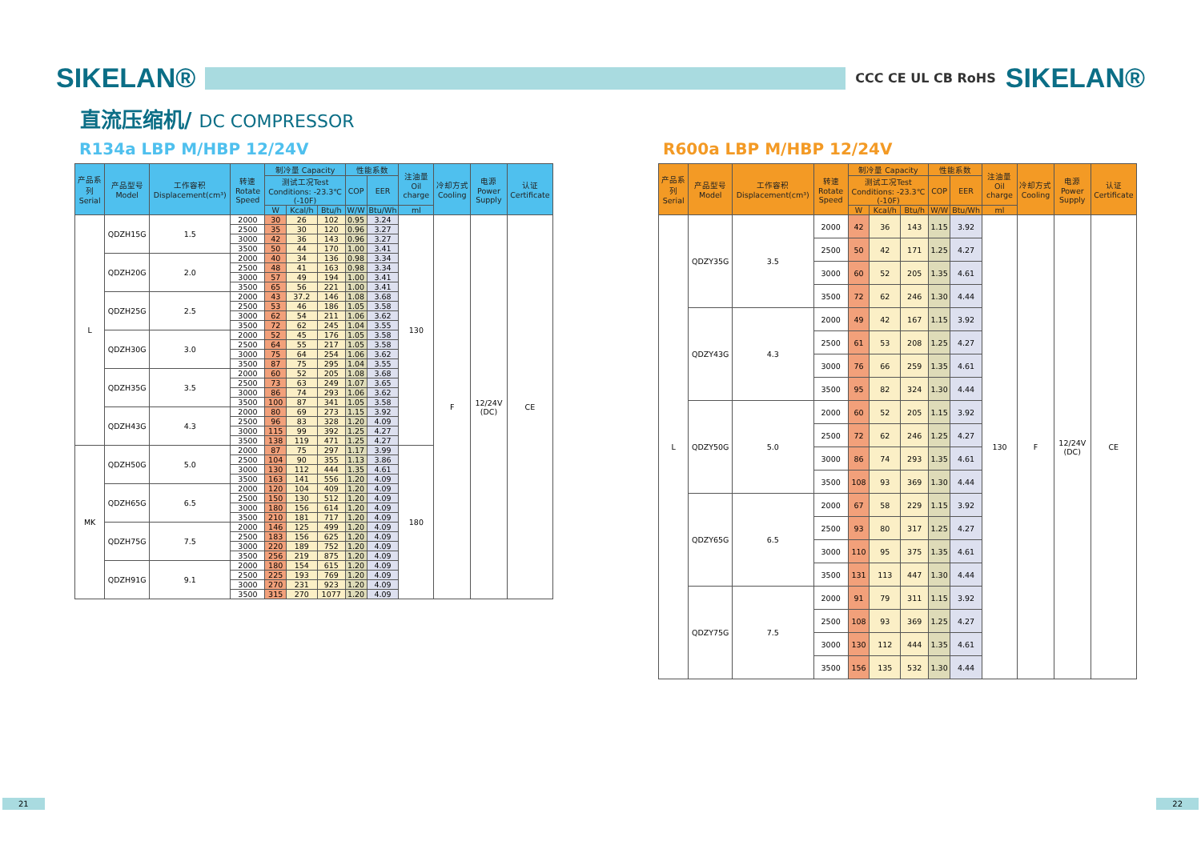SIKELAN®
CCC CE UL CB RoHS
SIKELAN®
直流压缩机/ DC COMPRESSOR
R134a LBP M/HBP 12/24V
| 产品系列 Serial | 产品型号 Model | 工作容积 Displacement(cm³) | 转速 Rotate Speed | 制冷量 Capacity | | | 性能系数 | | 注油量 Oil charge | 冷却方式 Cooling | 电源 Power Supply | 认证 Certificate |
| --- | --- | --- | --- | --- | --- | --- | --- | --- | --- | --- | --- | --- |
| | | | | 测试工况Test Conditions: -23.3℃(-10F) | | | COP | EER | | | | |
| | | | | W | Kcal/h | Btu/h | W/W | Btu/Wh | ml | | | |
| L | QDZH15G | 1.5 | 2000 | 30 | 26 | 102 | 0.95 | 3.24 | 130 | F | 12/24V (DC) | CE |
| | | | 2500 | 35 | 30 | 120 | 0.96 | 3.27 | | | | |
| | | | 3000 | 42 | 36 | 143 | 0.96 | 3.27 | | | | |
| | | | 3500 | 50 | 44 | 170 | 1.00 | 3.41 | | | | |
| | QDZH20G | 2.0 | 2000 | 40 | 34 | 136 | 0.98 | 3.34 | | | | |
| | | | 2500 | 48 | 41 | 163 | 0.98 | 3.34 | | | | |
| | | | 3000 | 57 | 49 | 194 | 1.00 | 3.41 | | | | |
| | | | 3500 | 65 | 56 | 221 | 1.00 | 3.41 | | | | |
| | QDZH25G | 2.5 | 2000 | 43 | 37.2 | 146 | 1.08 | 3.68 | | | | |
| | | | 2500 | 53 | 46 | 186 | 1.05 | 3.58 | | | | |
| | | | 3000 | 62 | 54 | 211 | 1.06 | 3.62 | | | | |
| | | | 3500 | 72 | 62 | 245 | 1.04 | 3.55 | | | | |
| | QDZH30G | 3.0 | 2000 | 52 | 45 | 176 | 1.05 | 3.58 | | | | |
| | | | 2500 | 64 | 55 | 217 | 1.05 | 3.58 | | | | |
| | | | 3000 | 75 | 64 | 254 | 1.06 | 3.62 | | | | |
| | | | 3500 | 87 | 75 | 295 | 1.04 | 3.55 | | | | |
| | QDZH35G | 3.5 | 2000 | 60 | 52 | 205 | 1.08 | 3.68 | | | | |
| | | | 2500 | 73 | 63 | 249 | 1.07 | 3.65 | | | | |
| | | | 3000 | 86 | 74 | 293 | 1.06 | 3.62 | | | | |
| | | | 3500 | 100 | 87 | 341 | 1.05 | 3.58 | | | | |
| | QDZH43G | 4.3 | 2000 | 80 | 69 | 273 | 1.15 | 3.92 | | | | |
| | | | 2500 | 96 | 83 | 328 | 1.20 | 4.09 | | | | |
| | | | 3000 | 115 | 99 | 392 | 1.25 | 4.27 | | | | |
| | | | 3500 | 138 | 119 | 471 | 1.25 | 4.27 | | | | |
| MK | QDZH50G | 5.0 | 2000 | 87 | 75 | 297 | 1.17 | 3.99 | 180 | | | |
| | | | 2500 | 104 | 90 | 355 | 1.13 | 3.86 | | | | |
| | | | 3000 | 130 | 112 | 444 | 1.35 | 4.61 | | | | |
| | | | 3500 | 163 | 141 | 556 | 1.20 | 4.09 | | | | |
| | QDZH65G | 6.5 | 2000 | 120 | 104 | 409 | 1.20 | 4.09 | | | | |
| | | | 2500 | 150 | 130 | 512 | 1.20 | 4.09 | | | | |
| | | | 3000 | 180 | 156 | 614 | 1.20 | 4.09 | | | | |
| | | | 3500 | 210 | 181 | 717 | 1.20 | 4.09 | | | | |
| | QDZH75G | 7.5 | 2000 | 146 | 125 | 499 | 1.20 | 4.09 | | | | |
| | | | 2500 | 183 | 156 | 625 | 1.20 | 4.09 | | | | |
| | | | 3000 | 220 | 189 | 752 | 1.20 | 4.09 | | | | |
| | | | 3500 | 256 | 219 | 875 | 1.20 | 4.09 | | | | |
| | QDZH91G | 9.1 | 2000 | 180 | 154 | 615 | 1.20 | 4.09 | | | | |
| | | | 2500 | 225 | 193 | 769 | 1.20 | 4.09 | | | | |
| | | | 3000 | 270 | 231 | 923 | 1.20 | 4.09 | | | | |
| | | | 3500 | 315 | 270 | 1077 | 1.20 | 4.09 | | | | |
R600a LBP M/HBP 12/24V
| 产品系列 Serial | 产品型号 Model | 工作容积 Displacement(cm³) | 转速 Rotate Speed | 制冷量 Capacity | | | 性能系数 | | 注油量 Oil charge | 冷却方式 Cooling | 电源 Power Supply | 认证 Certificate |
| --- | --- | --- | --- | --- | --- | --- | --- | --- | --- | --- | --- | --- |
| | | | | 测试工况Test Conditions: -23.3℃(-10F) | | | COP | EER | | | | |
| | | | | W | Kcal/h | Btu/h | W/W | Btu/Wh | ml | | | |
| L | QDZY35G | 3.5 | 2000 | 42 | 36 | 143 | 1.15 | 3.92 | 130 | F | 12/24V (DC) | CE |
| | | | 2500 | 50 | 42 | 171 | 1.25 | 4.27 | | | | |
| | | | 3000 | 60 | 52 | 205 | 1.35 | 4.61 | | | | |
| | | | 3500 | 72 | 62 | 246 | 1.30 | 4.44 | | | | |
| | QDZY43G | 4.3 | 2000 | 49 | 42 | 167 | 1.15 | 3.92 | | | | |
| | | | 2500 | 61 | 53 | 208 | 1.25 | 4.27 | | | | |
| | | | 3000 | 76 | 66 | 259 | 1.35 | 4.61 | | | | |
| | | | 3500 | 95 | 82 | 324 | 1.30 | 4.44 | | | | |
| | QDZY50G | 5.0 | 2000 | 60 | 52 | 205 | 1.15 | 3.92 | | | | |
| | | | 2500 | 72 | 62 | 246 | 1.25 | 4.27 | | | | |
| | | | 3000 | 86 | 74 | 293 | 1.35 | 4.61 | | | | |
| | | | 3500 | 108 | 93 | 369 | 1.30 | 4.44 | | | | |
| | QDZY65G | 6.5 | 2000 | 67 | 58 | 229 | 1.15 | 3.92 | | | | |
| | | | 2500 | 93 | 80 | 317 | 1.25 | 4.27 | | | | |
| | | | 3000 | 110 | 95 | 375 | 1.35 | 4.61 | | | | |
| | | | 3500 | 131 | 113 | 447 | 1.30 | 4.44 | | | | |
| | QDZY75G | 7.5 | 2000 | 91 | 79 | 311 | 1.15 | 3.92 | | | | |
| | | | 2500 | 108 | 93 | 369 | 1.25 | 4.27 | | | | |
| | | | 3000 | 130 | 112 | 444 | 1.35 | 4.61 | | | | |
| | | | 3500 | 156 | 135 | 532 | 1.30 | 4.44 | | | | |
21 22